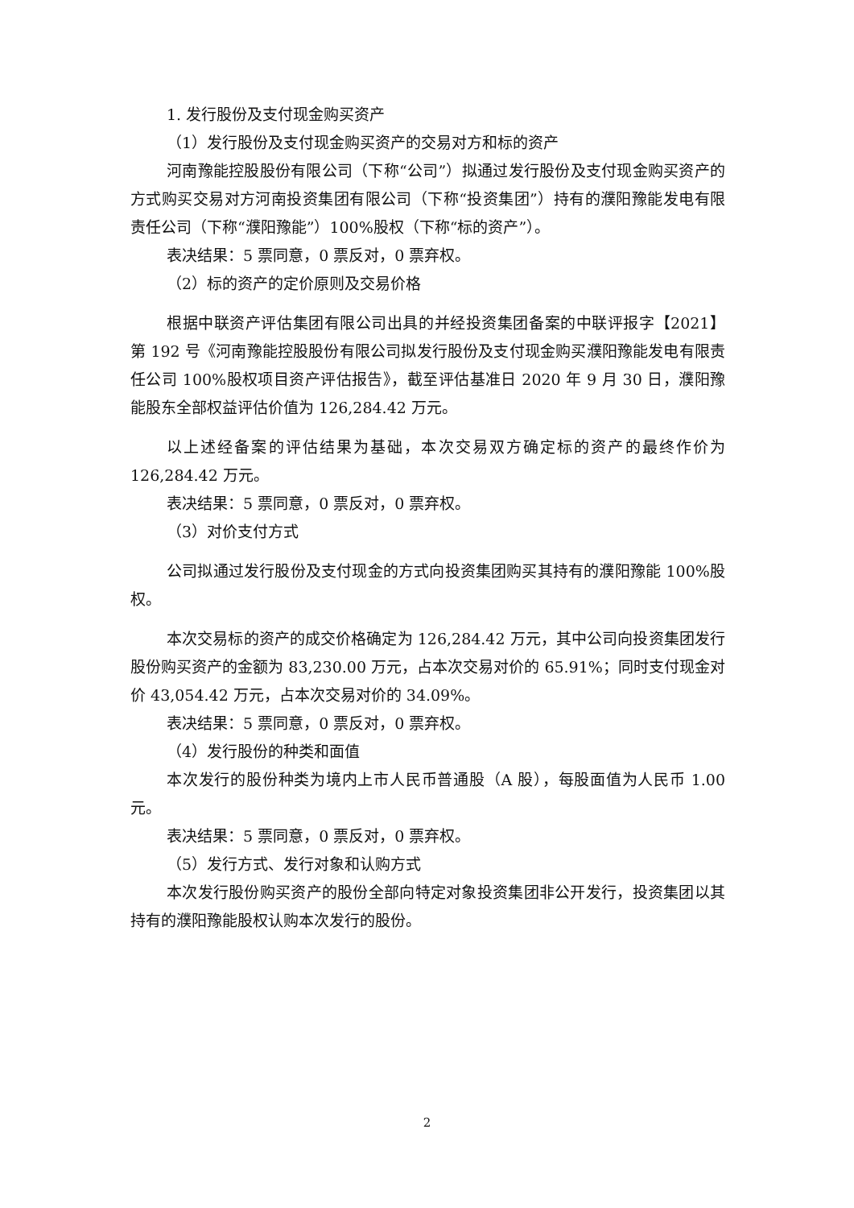1. 发行股份及支付现金购买资产
（1）发行股份及支付现金购买资产的交易对方和标的资产
河南豫能控股股份有限公司（下称“公司”）拟通过发行股份及支付现金购买资产的方式购买交易对方河南投资集团有限公司（下称“投资集团”）持有的濮阳豫能发电有限责任公司（下称“濮阳豫能”）100%股权（下称“标的资产”）。
表决结果：5 票同意，0 票反对，0 票弃权。
（2）标的资产的定价原则及交易价格
根据中联资产评估集团有限公司出具的并经投资集团备案的中联评报字【2021】第 192 号《河南豫能控股股份有限公司拟发行股份及支付现金购买濮阳豫能发电有限责任公司 100%股权项目资产评估报告》，截至评估基准日 2020 年 9 月 30 日，濮阳豫能股东全部权益评估价值为 126,284.42 万元。
以上述经备案的评估结果为基础，本次交易双方确定标的资产的最终作价为 126,284.42 万元。
表决结果：5 票同意，0 票反对，0 票弃权。
（3）对价支付方式
公司拟通过发行股份及支付现金的方式向投资集团购买其持有的濮阳豫能 100%股权。
本次交易标的资产的成交价格确定为 126,284.42 万元，其中公司向投资集团发行股份购买资产的金额为 83,230.00 万元，占本次交易对价的 65.91%；同时支付现金对价 43,054.42 万元，占本次交易对价的 34.09%。
表决结果：5 票同意，0 票反对，0 票弃权。
（4）发行股份的种类和面值
本次发行的股份种类为境内上市人民币普通股（A 股），每股面值为人民币 1.00 元。
表决结果：5 票同意，0 票反对，0 票弃权。
（5）发行方式、发行对象和认购方式
本次发行股份购买资产的股份全部向特定对象投资集团非公开发行，投资集团以其持有的濮阳豫能股权认购本次发行的股份。
2